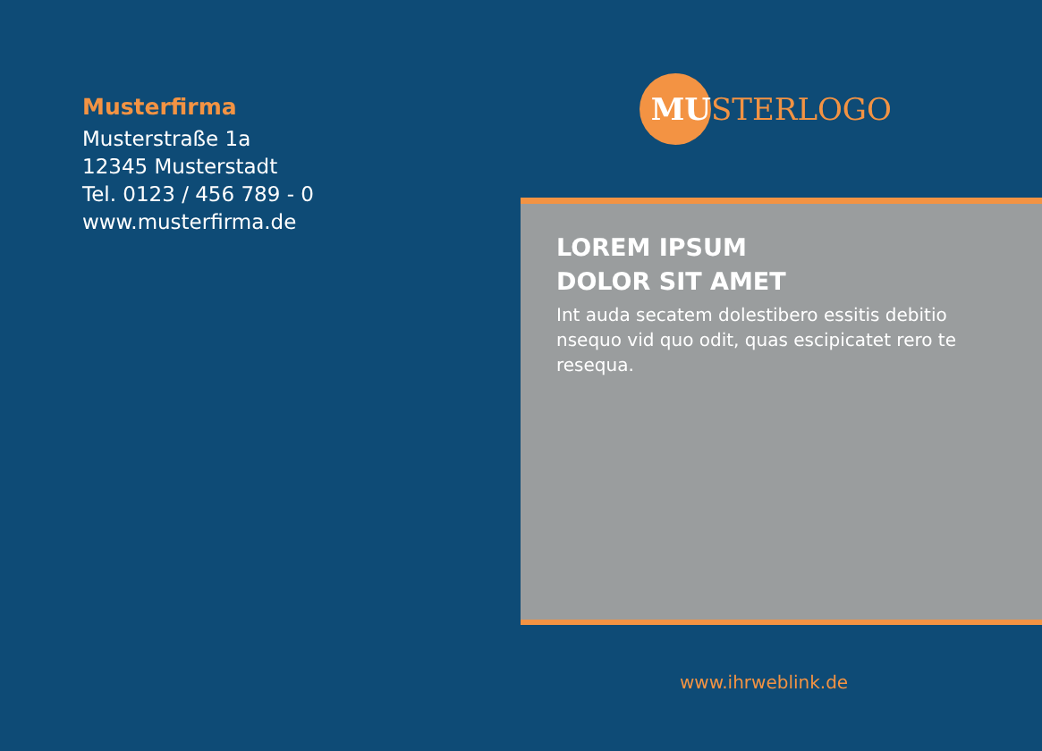Musterfirma
Musterstraße 1a
12345 Musterstadt
Tel. 0123 / 456 789 - 0
www.musterfirma.de
MU
STERLOGO
LOREM IPSUM
DOLOR SIT AMET
Int auda secatem dolestibero essitis debitio nsequo vid quo odit, quas escipicatet rero te resequa.
www.ihrweblink.de